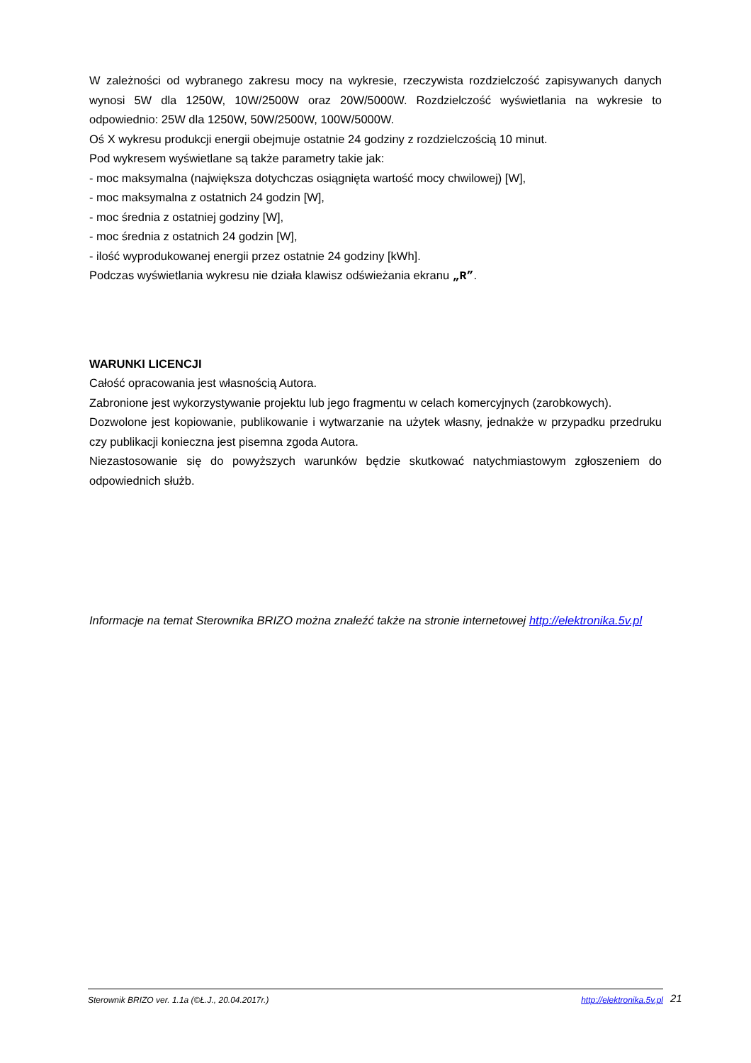W zależności od wybranego zakresu mocy na wykresie, rzeczywista rozdzielczość zapisywanych danych wynosi 5W dla 1250W, 10W/2500W oraz 20W/5000W. Rozdzielczość wyświetlania na wykresie to odpowiednio: 25W dla 1250W, 50W/2500W, 100W/5000W.
Oś X wykresu produkcji energii obejmuje ostatnie 24 godziny z rozdzielczością 10 minut.
Pod wykresem wyświetlane są także parametry takie jak:
- moc maksymalna (największa dotychczas osiągnięta wartość mocy chwilowej) [W],
- moc maksymalna z ostatnich 24 godzin [W],
- moc średnia z ostatniej godziny [W],
- moc średnia z ostatnich 24 godzin [W],
- ilość wyprodukowanej energii przez ostatnie 24 godziny [kWh].
Podczas wyświetlania wykresu nie działa klawisz odświeżania ekranu „R”.
WARUNKI LICENCJI
Całość opracowania jest własnością Autora.
Zabronione jest wykorzystywanie projektu lub jego fragmentu w celach komercyjnych (zarobkowych).
Dozwolone jest kopiowanie, publikowanie i wytwarzanie na użytek własny, jednakże w przypadku przedruku czy publikacji konieczna jest pisemna zgoda Autora.
Niezastosowanie się do powyższych warunków będzie skutkować natychmiastowym zgłoszeniem do odpowiednich służb.
Informacje na temat Sterownika BRIZO można znaleźć także na stronie internetowej http://elektronika.5v.pl
Sterownik BRIZO ver. 1.1a (©Ł.J., 20.04.2017r.) http://elektronika.5v.pl 21